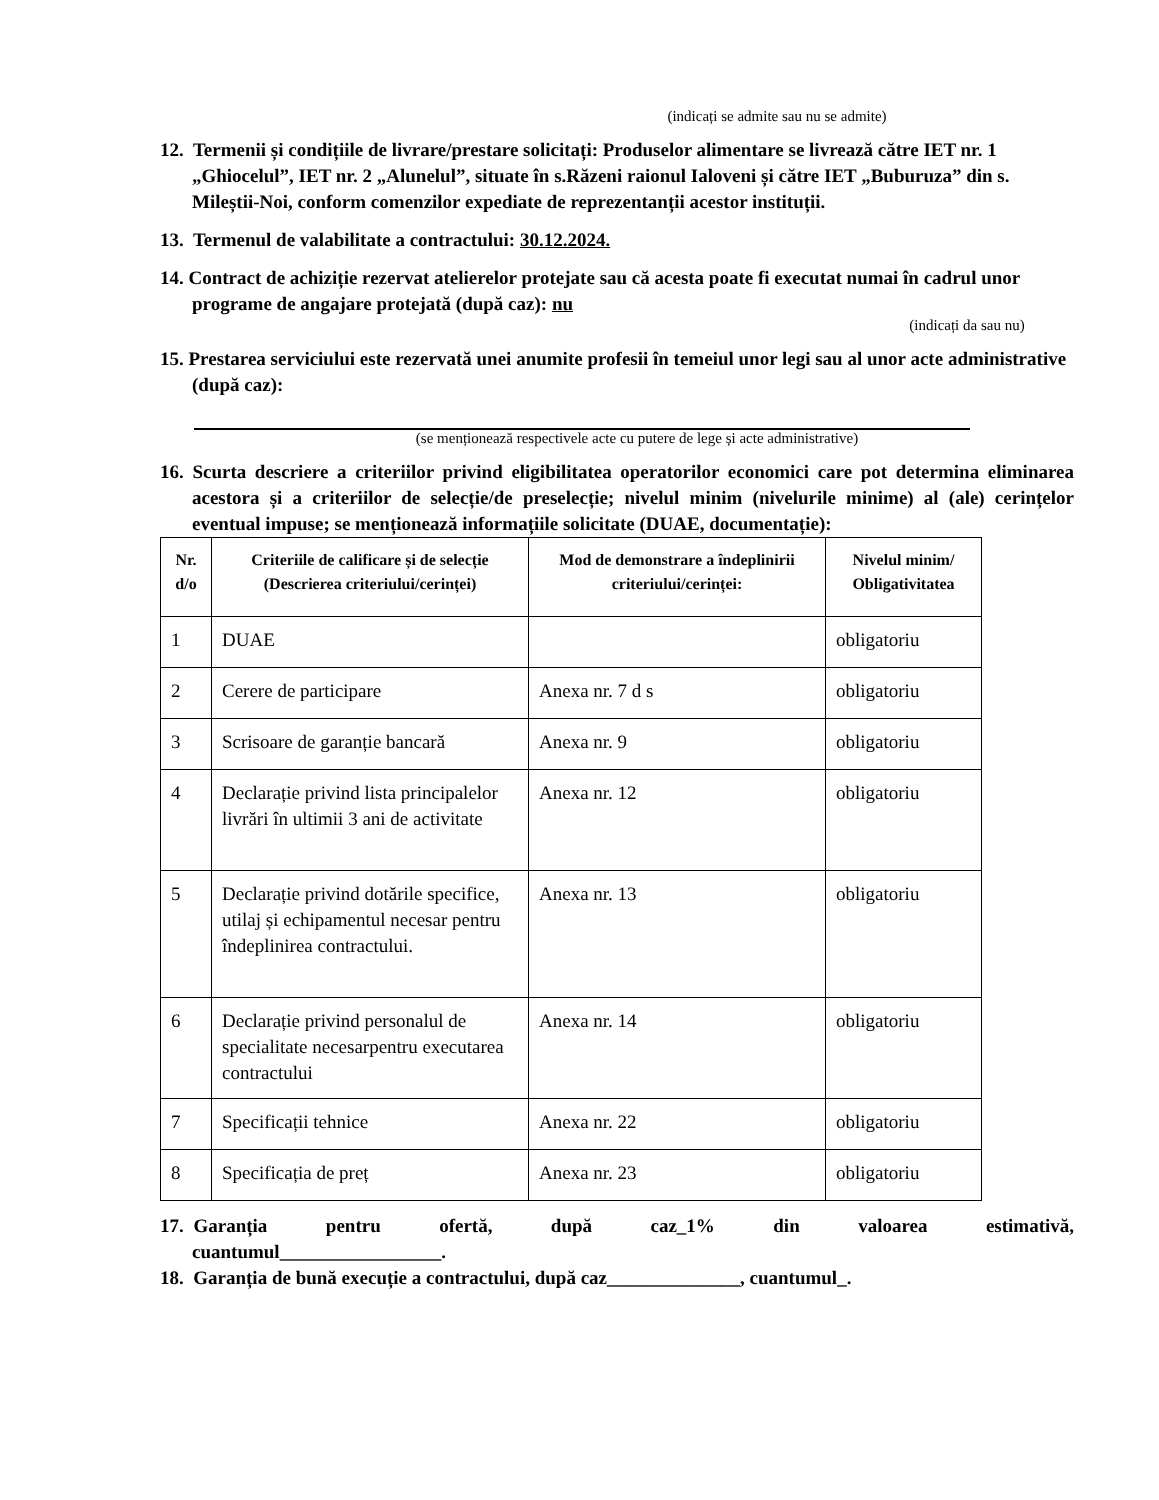(indicați se admite sau nu se admite)
12. Termenii și condițiile de livrare/prestare solicitați: Produselor alimentare se livrează către IET nr. 1 „Ghiocelul”, IET nr. 2 „Alunelul”, situate în s.Răzeni raionul Ialoveni și către IET „Buburuza” din s. Mileștii-Noi, conform comenzilor expediate de reprezentanții acestor instituții.
13. Termenul de valabilitate a contractului: 30.12.2024.
14. Contract de achiziție rezervat atelierelor protejate sau că acesta poate fi executat numai în cadrul unor programe de angajare protejată (după caz): nu
(indicați da sau nu)
15. Prestarea serviciului este rezervată unei anumite profesii în temeiul unor legi sau al unor acte administrative (după caz):
(se menționează respectivele acte cu putere de lege și acte administrative)
16. Scurta descriere a criteriilor privind eligibilitatea operatorilor economici care pot determina eliminarea acestora și a criteriilor de selecție/de preselecție; nivelul minim (nivelurile minime) al (ale) cerințelor eventual impuse; se menționează informațiile solicitate (DUAE, documentație):
| Nr. d/o | Criteriile de calificare și de selecție (Descrierea criteriului/cerinței) | Mod de demonstrare a îndeplinirii criteriului/cerinței: | Nivelul minim/ Obligativitatea |
| --- | --- | --- | --- |
| 1 | DUAE | | obligatoriu |
| 2 | Cerere de participare | Anexa nr. 7 d s | obligatoriu |
| 3 | Scrisoare de garanție bancară | Anexa nr. 9 | obligatoriu |
| 4 | Declarație privind lista principalelor livrări în ultimii 3 ani de activitate | Anexa nr. 12 | obligatoriu |
| 5 | Declarație privind dotările specifice, utilaj și echipamentul necesar pentru îndeplinirea contractului. | Anexa nr. 13 | obligatoriu |
| 6 | Declarație privind personalul de specialitate necesarpentru executarea contractului | Anexa nr. 14 | obligatoriu |
| 7 | Specificații tehnice | Anexa nr. 22 | obligatoriu |
| 8 | Specificația de preț | Anexa nr. 23 | obligatoriu |
17. Garanția pentru ofertă, după caz_1% din valoarea estimativă, cuantumul_________________.
18. Garanția de bună execuție a contractului, după caz______________, cuantumul_.